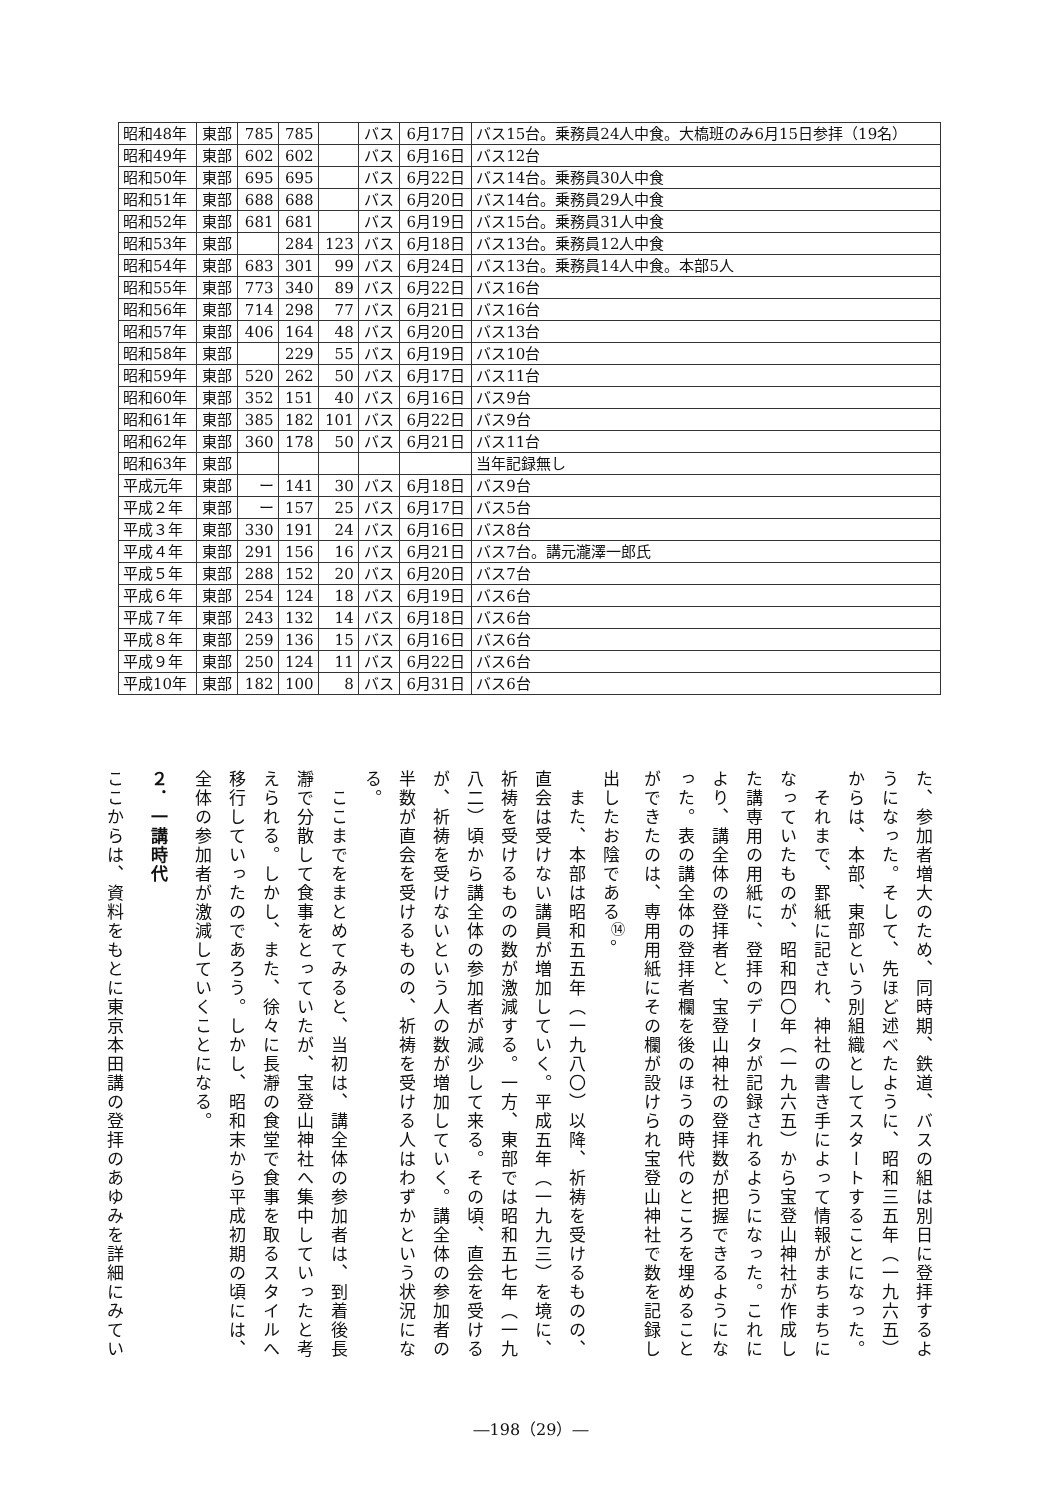| 昭和48年 | 東部 | 785 | 785 | | バス | 6月17日 | バス15台。乗務員24人中食。大槗班のみ6月15日参拝（19名） |
| 昭和49年 | 東部 | 602 | 602 | | バス | 6月16日 | バス12台 |
| 昭和50年 | 東部 | 695 | 695 | | バス | 6月22日 | バス14台。乗務員30人中食 |
| 昭和51年 | 東部 | 688 | 688 | | バス | 6月20日 | バス14台。乗務員29人中食 |
| 昭和52年 | 東部 | 681 | 681 | | バス | 6月19日 | バス15台。乗務員31人中食 |
| 昭和53年 | 東部 | | 284 | 123 | バス | 6月18日 | バス13台。乗務員12人中食 |
| 昭和54年 | 東部 | 683 | 301 | 99 | バス | 6月24日 | バス13台。乗務員14人中食。本部5人 |
| 昭和55年 | 東部 | 773 | 340 | 89 | バス | 6月22日 | バス16台 |
| 昭和56年 | 東部 | 714 | 298 | 77 | バス | 6月21日 | バス16台 |
| 昭和57年 | 東部 | 406 | 164 | 48 | バス | 6月20日 | バス13台 |
| 昭和58年 | 東部 | | 229 | 55 | バス | 6月19日 | バス10台 |
| 昭和59年 | 東部 | 520 | 262 | 50 | バス | 6月17日 | バス11台 |
| 昭和60年 | 東部 | 352 | 151 | 40 | バス | 6月16日 | バス9台 |
| 昭和61年 | 東部 | 385 | 182 | 101 | バス | 6月22日 | バス9台 |
| 昭和62年 | 東部 | 360 | 178 | 50 | バス | 6月21日 | バス11台 |
| 昭和63年 | 東部 | | | | | | 当年記録無し |
| 平成元年 | 東部 | ー | 141 | 30 | バス | 6月18日 | バス9台 |
| 平成２年 | 東部 | ー | 157 | 25 | バス | 6月17日 | バス5台 |
| 平成３年 | 東部 | 330 | 191 | 24 | バス | 6月16日 | バス8台 |
| 平成４年 | 東部 | 291 | 156 | 16 | バス | 6月21日 | バス7台。講元瀧澤一郎氏 |
| 平成５年 | 東部 | 288 | 152 | 20 | バス | 6月20日 | バス7台 |
| 平成６年 | 東部 | 254 | 124 | 18 | バス | 6月19日 | バス6台 |
| 平成７年 | 東部 | 243 | 132 | 14 | バス | 6月18日 | バス6台 |
| 平成８年 | 東部 | 259 | 136 | 15 | バス | 6月16日 | バス6台 |
| 平成９年 | 東部 | 250 | 124 | 11 | バス | 6月22日 | バス6台 |
| 平成10年 | 東部 | 182 | 100 | 8 | バス | 6月31日 | バス6台 |
た、参加者増大のため、同時期、鉄道、バスの組は別日に登拝するようになった。そして、先ほど述べたように、昭和三五年（一九六五）からは、本部、東部という別組織としてスタートすることになった。
　それまで、罫紙に記され、神社の書き手によって情報がまちまちになっていたものが、昭和四〇年（一九六五）から宝登山神社が作成した講専用の用紙に、登拝のデータが記録されるようになった。これにより、講全体の登拝者と、宝登山神社の登拝数が把握できるようになった。表の講全体の登拝者欄を後のほうの時代のところを埋めることができたのは、専用用紙にその欄が設けられ宝登山神社で数を記録し出したお陰である<sup>⑭</sup>。
　また、本部は昭和五五年（一九八〇）以降、祈祷を受けるものの、直会は受けない講員が増加していく。平成五年（一九九三）を境に、祈祷を受けるものの数が激減する。一方、東部では昭和五七年（一九八二）頃から講全体の参加者が減少して来る。その頃、直会を受けるが、祈祷を受けないという人の数が増加していく。講全体の参加者の半数が直会を受けるものの、祈祷を受ける人はわずかという状況になる。
　ここまでをまとめてみると、当初は、講全体の参加者は、到着後長瀞で分散して食事をとっていたが、宝登山神社へ集中していったと考えられる。しかし、また、徐々に長瀞の食堂で食事を取るスタイルへ移行していったのであろう。しかし、昭和末から平成初期の頃には、全体の参加者が激減していくことになる。
２．一講時代
ここからは、資料をもとに東京本田講の登拝のあゆみを詳細にみてい
―198（29）―